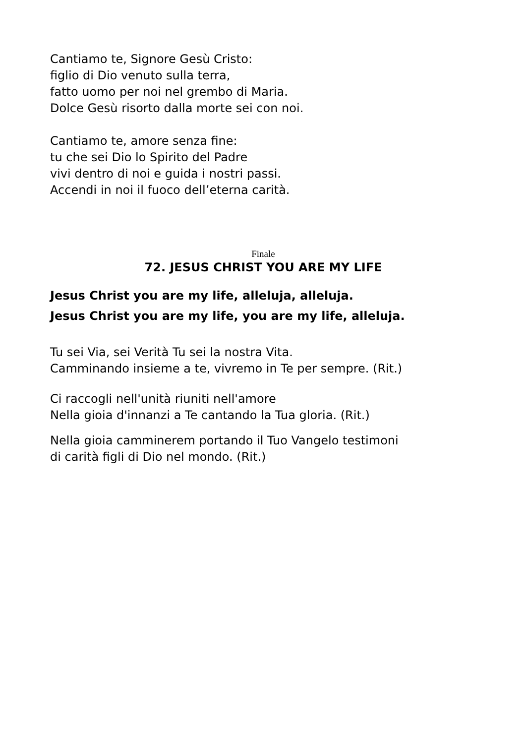Cantiamo te, Signore Gesù Cristo:
figlio di Dio venuto sulla terra,
fatto uomo per noi nel grembo di Maria.
Dolce Gesù risorto dalla morte sei con noi.
Cantiamo te, amore senza fine:
tu che sei Dio lo Spirito del Padre
vivi dentro di noi e guida i nostri passi.
Accendi in noi il fuoco dell’eterna carità.
Finale
72. JESUS CHRIST YOU ARE MY LIFE
Jesus Christ you are my life, alleluja, alleluja.
Jesus Christ you are my life, you are my life, alleluja.
Tu sei Via, sei Verità Tu sei la nostra Vita.
Camminando insieme a te, vivremo in Te per sempre. (Rit.)
Ci raccogli nell'unità riuniti nell'amore
Nella gioia d'innanzi a Te cantando la Tua gloria. (Rit.)
Nella gioia camminerem portando il Tuo Vangelo testimoni
di carità figli di Dio nel mondo. (Rit.)